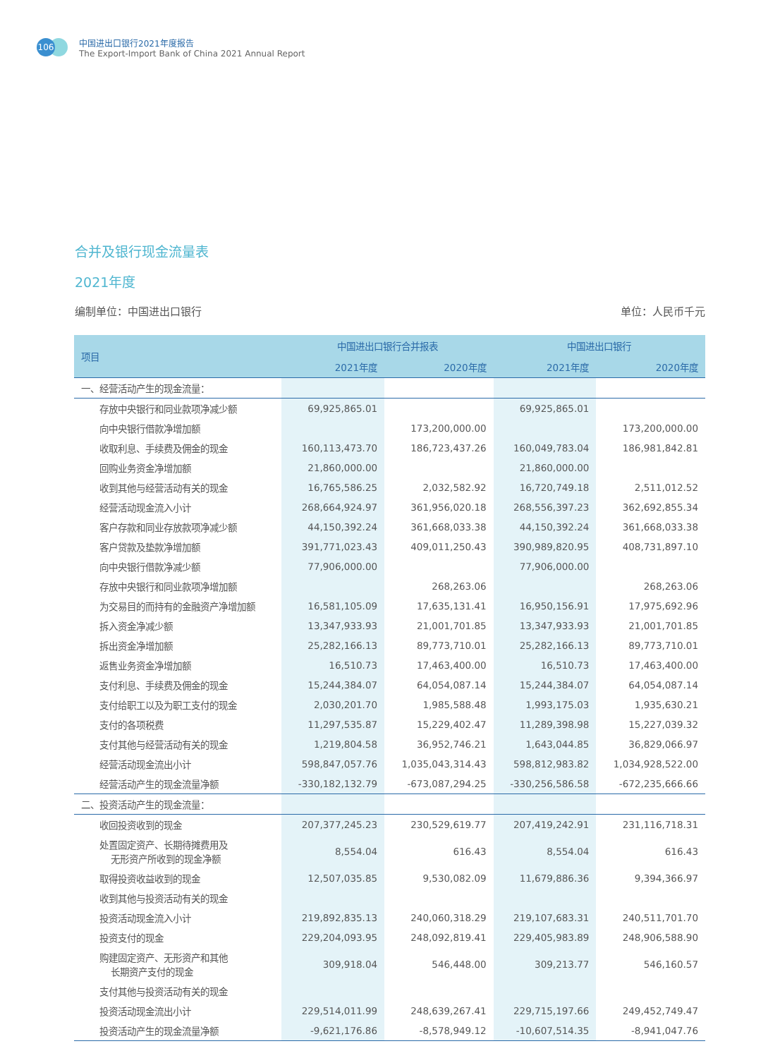106
中国进出口银行2021年度报告
The Export-Import Bank of China 2021 Annual Report
合并及银行现金流量表
2021年度
编制单位：中国进出口银行 单位：人民币千元
| 项目 | 中国进出口银行合并报表 | | 中国进出口银行 | |
| --- | --- | --- | --- | --- |
| | 2021年度 | 2020年度 | 2021年度 | 2020年度 |
| 一、经营活动产生的现金流量： | | | | |
| 存放中央银行和同业款项净减少额 | 69,925,865.01 | | 69,925,865.01 | |
| 向中央银行借款净增加额 | | 173,200,000.00 | | 173,200,000.00 |
| 收取利息、手续费及佣金的现金 | 160,113,473.70 | 186,723,437.26 | 160,049,783.04 | 186,981,842.81 |
| 回购业务资金净增加额 | 21,860,000.00 | | 21,860,000.00 | |
| 收到其他与经营活动有关的现金 | 16,765,586.25 | 2,032,582.92 | 16,720,749.18 | 2,511,012.52 |
| 经营活动现金流入小计 | 268,664,924.97 | 361,956,020.18 | 268,556,397.23 | 362,692,855.34 |
| 客户存款和同业存放款项净减少额 | 44,150,392.24 | 361,668,033.38 | 44,150,392.24 | 361,668,033.38 |
| 客户贷款及垫款净增加额 | 391,771,023.43 | 409,011,250.43 | 390,989,820.95 | 408,731,897.10 |
| 向中央银行借款净减少额 | 77,906,000.00 | | 77,906,000.00 | |
| 存放中央银行和同业款项净增加额 | | 268,263.06 | | 268,263.06 |
| 为交易目的而持有的金融资产净增加额 | 16,581,105.09 | 17,635,131.41 | 16,950,156.91 | 17,975,692.96 |
| 拆入资金净减少额 | 13,347,933.93 | 21,001,701.85 | 13,347,933.93 | 21,001,701.85 |
| 拆出资金净增加额 | 25,282,166.13 | 89,773,710.01 | 25,282,166.13 | 89,773,710.01 |
| 返售业务资金净增加额 | 16,510.73 | 17,463,400.00 | 16,510.73 | 17,463,400.00 |
| 支付利息、手续费及佣金的现金 | 15,244,384.07 | 64,054,087.14 | 15,244,384.07 | 64,054,087.14 |
| 支付给职工以及为职工支付的现金 | 2,030,201.70 | 1,985,588.48 | 1,993,175.03 | 1,935,630.21 |
| 支付的各项税费 | 11,297,535.87 | 15,229,402.47 | 11,289,398.98 | 15,227,039.32 |
| 支付其他与经营活动有关的现金 | 1,219,804.58 | 36,952,746.21 | 1,643,044.85 | 36,829,066.97 |
| 经营活动现金流出小计 | 598,847,057.76 | 1,035,043,314.43 | 598,812,983.82 | 1,034,928,522.00 |
| 经营活动产生的现金流量净额 | -330,182,132.79 | -673,087,294.25 | -330,256,586.58 | -672,235,666.66 |
| 二、投资活动产生的现金流量： | | | | |
| 收回投资收到的现金 | 207,377,245.23 | 230,529,619.77 | 207,419,242.91 | 231,116,718.31 |
| 处置固定资产、长期待摊费用及 无形资产所收到的现金净额 | 8,554.04 | 616.43 | 8,554.04 | 616.43 |
| 取得投资收益收到的现金 | 12,507,035.85 | 9,530,082.09 | 11,679,886.36 | 9,394,366.97 |
| 收到其他与投资活动有关的现金 | | | | |
| 投资活动现金流入小计 | 219,892,835.13 | 240,060,318.29 | 219,107,683.31 | 240,511,701.70 |
| 投资支付的现金 | 229,204,093.95 | 248,092,819.41 | 229,405,983.89 | 248,906,588.90 |
| 购建固定资产、无形资产和其他 长期资产支付的现金 | 309,918.04 | 546,448.00 | 309,213.77 | 546,160.57 |
| 支付其他与投资活动有关的现金 | | | | |
| 投资活动现金流出小计 | 229,514,011.99 | 248,639,267.41 | 229,715,197.66 | 249,452,749.47 |
| 投资活动产生的现金流量净额 | -9,621,176.86 | -8,578,949.12 | -10,607,514.35 | -8,941,047.76 |